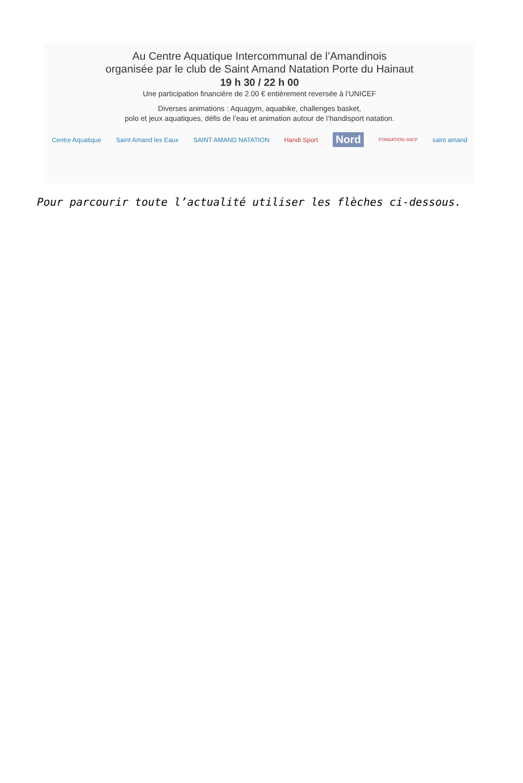Au Centre Aquatique Intercommunal de l’Amandinois
organisée par le club de Saint Amand Natation Porte du Hainaut
19 h 30 / 22 h 00
Une participation financière de 2.00 € entièrement reversée à l’UNICEF
Diverses animations : Aquagym, aquabike, challenges basket,
polo et jeux aquatiques, défis de l’eau et animation autour de l’handisport natation.
Centre Aquatique Saint Amand les Eaux SAINT AMAND NATATION Handi Sport Nord FONDATION SNCF saint amand
Pour parcourir toute l’actualité utiliser les flèches ci-dessous.